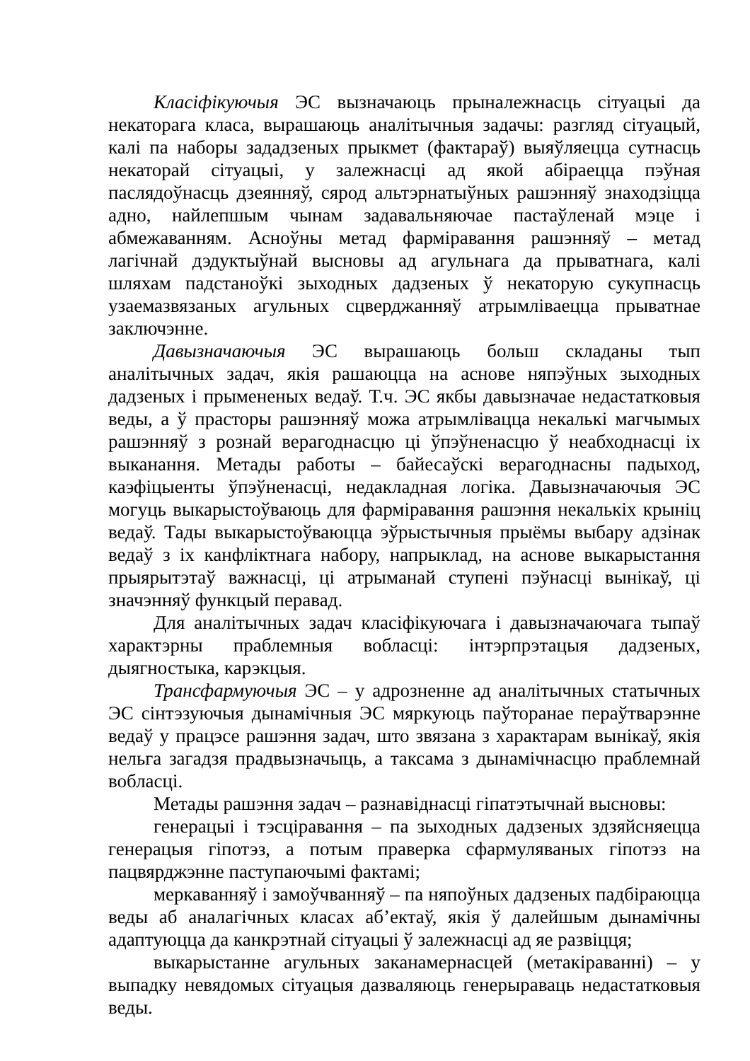Класіфікуючыя ЭС вызначаюць прыналежнасць сітуацыі да некаторага класа, вырашаюць аналітычныя задачы: разгляд сітуацый, калі па наборы зададзеных прыкмет (фактараў) выяўляецца сутнасць некаторай сітуацыі, у залежнасці ад якой абіраецца пэўная паслядоўнасць дзеянняў, сярод альтэрнатыўных рашэнняў знаходзіцца адно, найлепшым чынам задавальняючае пастаўленай мэце і абмежаванням. Асноўны метад фарміравання рашэнняў – метад лагічнай дэдуктыўнай высновы ад агульнага да прыватнага, калі шляхам падстаноўкі зыходных дадзеных ў некаторую сукупнасць узаемазвязаных агульных сцверджанняў атрымліваецца прыватнае заключэнне.
Давызначаючыя ЭС вырашаюць больш складаны тып аналітычных задач, якія рашаюцца на аснове няпэўных зыходных дадзеных і прымененых ведаў. Т.ч. ЭС якбы давызначае недастатковыя веды, а ў прасторы рашэнняў можа атрымлівацца некалькі магчымых рашэнняў з рознай верагоднасцю ці ўпэўненасцю ў неабходнасці іх выканання. Метады работы – байесаўскі верагоднасны падыход, каэфіцыенты ўпэўненасці, недакладная логіка. Давызначаючыя ЭС могуць выкарыстоўваюць для фарміравання рашэння некалькіх крыніц ведаў. Тады выкарыстоўваюцца эўрыстычныя прыёмы выбару адзінак ведаў з іх канфліктнага набору, напрыклад, на аснове выкарыстання прыярытэтаў важнасці, ці атрыманай ступені пэўнасці вынікаў, ці значэнняў функцый перавад.
Для аналітычных задач класіфікуючага і давызначаючага тыпаў характэрны праблемныя вобласці: інтэрпрэтацыя дадзеных, дыягностыка, карэкцыя.
Трансфармуючыя ЭС – у адрозненне ад аналітычных статычных ЭС сінтэзуючыя дынамічныя ЭС мяркуюць паўторанае пераўтварэнне ведаў у працэсе рашэння задач, што звязана з характарам вынікаў, якія нельга загадзя прадвызначыць, а таксама з дынамічнасцю праблемнай вобласці.
Метады рашэння задач – разнавіднасці гіпатэтычнай высновы:
генерацыі і тэсціравання – па зыходных дадзеных здзяйсняецца генерацыя гіпотэз, а потым праверка сфармуляваных гіпотэз на пацвярджэнне паступаючымі фактамі;
меркаванняў і замоўчванняў – па няпоўных дадзеных падбіраюцца веды аб аналагічных класах аб’ектаў, якія ў далейшым дынамічны адаптуюцца да канкрэтнай сітуацыі ў залежнасці ад яе развіцця;
выкарыстанне агульных заканамернасцей (метакіраванні) – у выпадку невядомых сітуацыя дазваляюць генерыраваць недастатковыя веды.